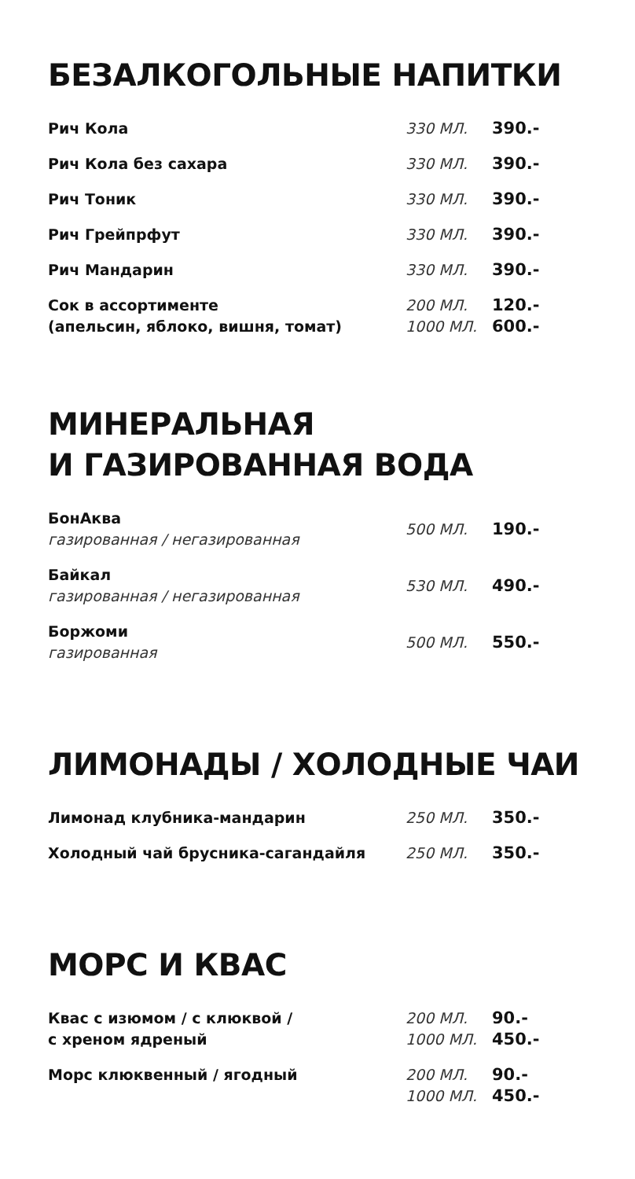БЕЗАЛКОГОЛЬНЫЕ НАПИТКИ
| Рич Кола | 330 МЛ. | 390.- |
| Рич Кола без сахара | 330 МЛ. | 390.- |
| Рич Тоник | 330 МЛ. | 390.- |
| Рич Грейпрфут | 330 МЛ. | 390.- |
| Рич Мандарин | 330 МЛ. | 390.- |
| Сок в ассортименте (апельсин, яблоко, вишня, томат) | 200 МЛ. | 120.- |
| | 1000 МЛ. | 600.- |
МИНЕРАЛЬНАЯ
И ГАЗИРОВАННАЯ ВОДА
| БонАква газированная / негазированная | 500 МЛ. | 190.- |
| Байкал газированная / негазированная | 530 МЛ. | 490.- |
| Боржоми газированная | 500 МЛ. | 550.- |
ЛИМОНАДЫ / ХОЛОДНЫЕ ЧАИ
| Лимонад клубника-мандарин | 250 МЛ. | 350.- |
| Холодный чай брусника-сагандайля | 250 МЛ. | 350.- |
МОРС И КВАС
| Квас с изюмом / с клюквой / с хреном ядреный | 200 МЛ. | 90.- |
| | 1000 МЛ. | 450.- |
| Морс клюквенный / ягодный | 200 МЛ. | 90.- |
| | 1000 МЛ. | 450.- |